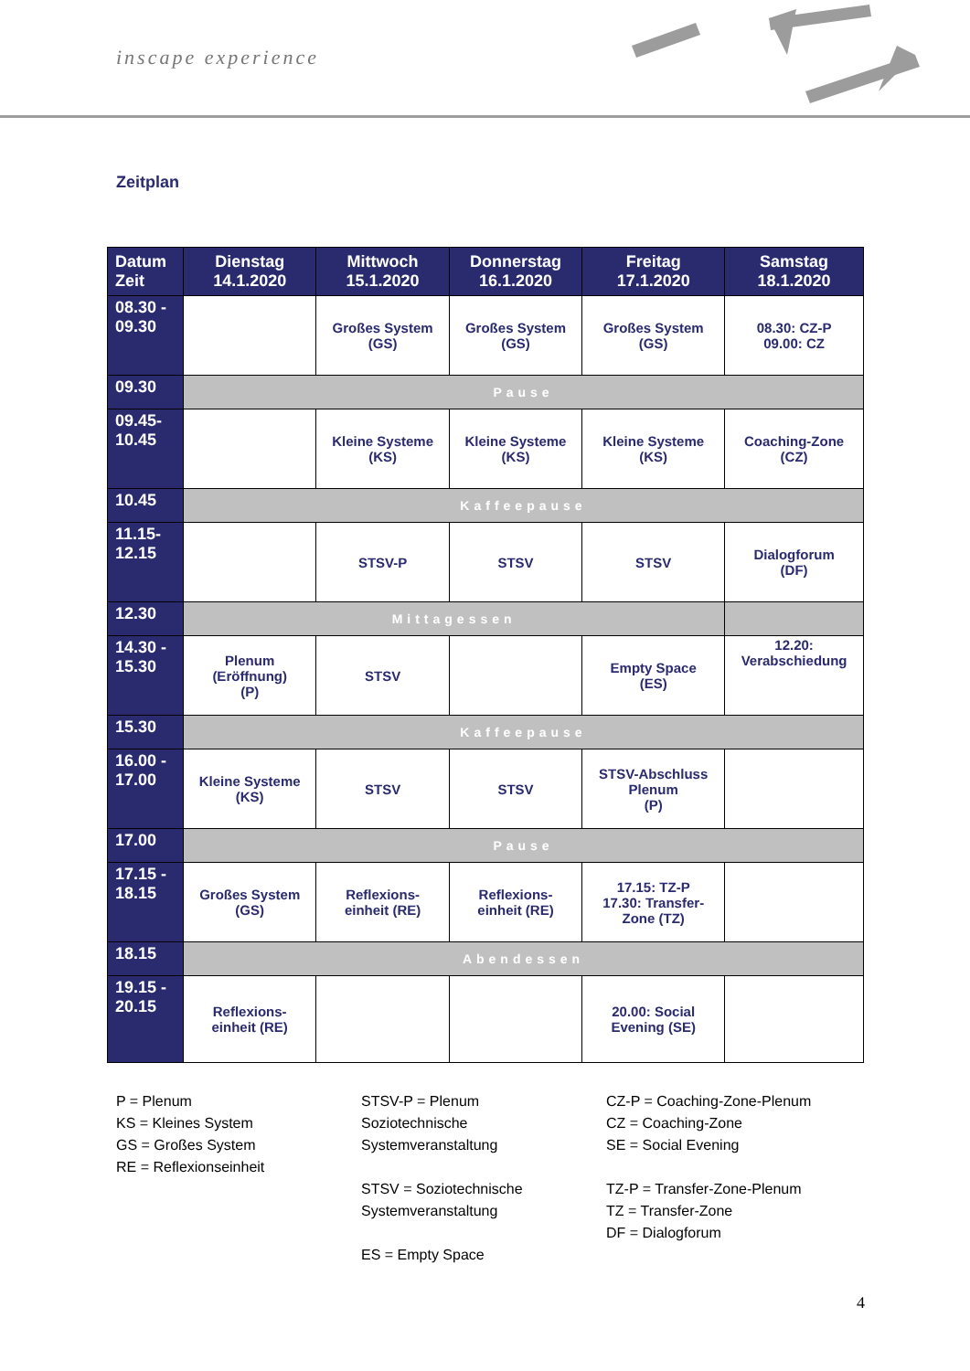inscape experience
Zeitplan
| Datum Zeit | Dienstag 14.1.2020 | Mittwoch 15.1.2020 | Donnerstag 16.1.2020 | Freitag 17.1.2020 | Samstag 18.1.2020 |
| --- | --- | --- | --- | --- | --- |
| 08.30 - 09.30 | | Großes System (GS) | Großes System (GS) | Großes System (GS) | 08.30: CZ-P 09.00: CZ |
| 09.30 | Pause | | | | |
| 09.45- 10.45 | | Kleine Systeme (KS) | Kleine Systeme (KS) | Kleine Systeme (KS) | Coaching-Zone (CZ) |
| 10.45 | Kaffeepause | | | | |
| 11.15- 12.15 | | STSV-P | STSV | STSV | Dialogforum (DF) |
| 12.30 | Mittagessen | | | | |
| 14.30 - 15.30 | Plenum (Eröffnung) (P) | STSV | | Empty Space (ES) | 12.20: Verabschiedung |
| 15.30 | Kaffeepause | | | | |
| 16.00 - 17.00 | Kleine Systeme (KS) | STSV | STSV | STSV-Abschluss Plenum (P) | |
| 17.00 | Pause | | | | |
| 17.15 - 18.15 | Großes System (GS) | Reflexions- einheit (RE) | Reflexions- einheit (RE) | 17.15: TZ-P 17.30: Transfer- Zone (TZ) | |
| 18.15 | Abendessen | | | | |
| 19.15 - 20.15 | Reflexions- einheit (RE) | | | 20.00: Social Evening (SE) | |
P = Plenum
KS = Kleines System
GS = Großes System
RE = Reflexionseinheit
STSV-P = Plenum
Soziotechnische
Systemveranstaltung
STSV = Soziotechnische
Systemveranstaltung
ES = Empty Space
CZ-P = Coaching-Zone-Plenum
CZ = Coaching-Zone
SE = Social Evening
TZ-P = Transfer-Zone-Plenum
TZ = Transfer-Zone
DF = Dialogforum
4